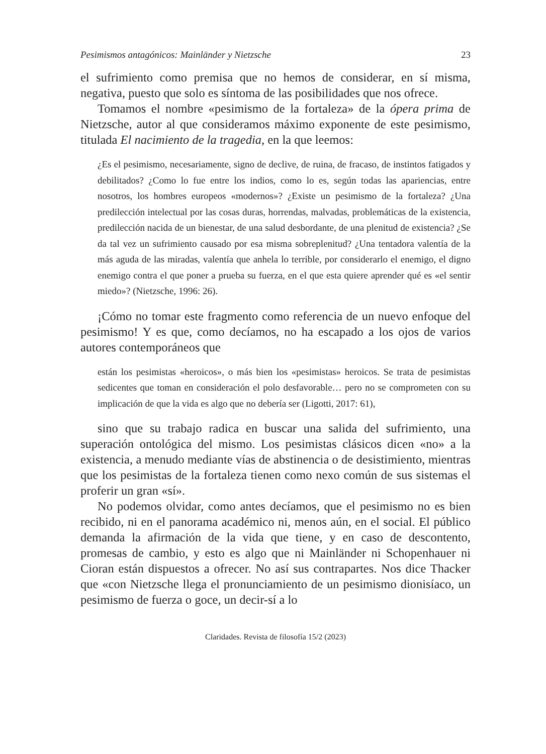Pesimismos antagónicos: Mainländer y Nietzsche 23
el sufrimiento como premisa que no hemos de considerar, en sí misma, negativa, puesto que solo es síntoma de las posibilidades que nos ofrece.
Tomamos el nombre «pesimismo de la fortaleza» de la ópera prima de Nietzsche, autor al que consideramos máximo exponente de este pesimismo, titulada El nacimiento de la tragedia, en la que leemos:
¿Es el pesimismo, necesariamente, signo de declive, de ruina, de fracaso, de instintos fatigados y debilitados? ¿Como lo fue entre los indios, como lo es, según todas las apariencias, entre nosotros, los hombres europeos «modernos»? ¿Existe un pesimismo de la fortaleza? ¿Una predilección intelectual por las cosas duras, horrendas, malvadas, problemáticas de la existencia, predilección nacida de un bienestar, de una salud desbordante, de una plenitud de existencia? ¿Se da tal vez un sufrimiento causado por esa misma sobreplenitud? ¿Una tentadora valentía de la más aguda de las miradas, valentía que anhela lo terrible, por considerarlo el enemigo, el digno enemigo contra el que poner a prueba su fuerza, en el que esta quiere aprender qué es «el sentir miedo»? (Nietzsche, 1996: 26).
¡Cómo no tomar este fragmento como referencia de un nuevo enfoque del pesimismo! Y es que, como decíamos, no ha escapado a los ojos de varios autores contemporáneos que
están los pesimistas «heroicos», o más bien los «pesimistas» heroicos. Se trata de pesimistas sedicentes que toman en consideración el polo desfavorable… pero no se comprometen con su implicación de que la vida es algo que no debería ser (Ligotti, 2017: 61),
sino que su trabajo radica en buscar una salida del sufrimiento, una superación ontológica del mismo. Los pesimistas clásicos dicen «no» a la existencia, a menudo mediante vías de abstinencia o de desistimiento, mientras que los pesimistas de la fortaleza tienen como nexo común de sus sistemas el proferir un gran «sí».
No podemos olvidar, como antes decíamos, que el pesimismo no es bien recibido, ni en el panorama académico ni, menos aún, en el social. El público demanda la afirmación de la vida que tiene, y en caso de descontento, promesas de cambio, y esto es algo que ni Mainländer ni Schopenhauer ni Cioran están dispuestos a ofrecer. No así sus contrapartes. Nos dice Thacker que «con Nietzsche llega el pronunciamiento de un pesimismo dionisíaco, un pesimismo de fuerza o goce, un decir-sí a lo
Claridades. Revista de filosofía 15/2 (2023)